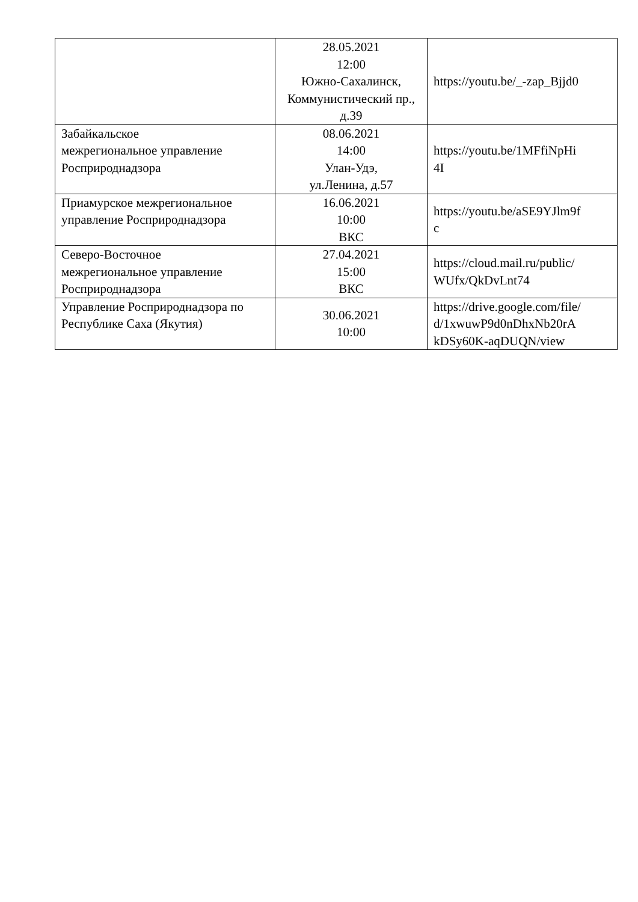| | 28.05.2021 12:00 Южно-Сахалинск, Коммунистический пр., д.39 | https://youtu.be/_-zap_Bjjd0 |
| Забайкальское межрегиональное управление Росприроднадзора | 08.06.2021 14:00 Улан-Удэ, ул.Ленина, д.57 | https://youtu.be/1MFfiNpHi 4I |
| Приамурское межрегиональное управление Росприроднадзора | 16.06.2021 10:00 ВКС | https://youtu.be/aSE9YJlm9f c |
| Северо-Восточное межрегиональное управление Росприроднадзора | 27.04.2021 15:00 ВКС | https://cloud.mail.ru/public/ WUfx/QkDvLnt74 |
| Управление Росприроднадзора по Республике Саха (Якутия) | 30.06.2021 10:00 | https://drive.google.com/file/ d/1xwuwP9d0nDhxNb20rA kDSy60K-aqDUQN/view |